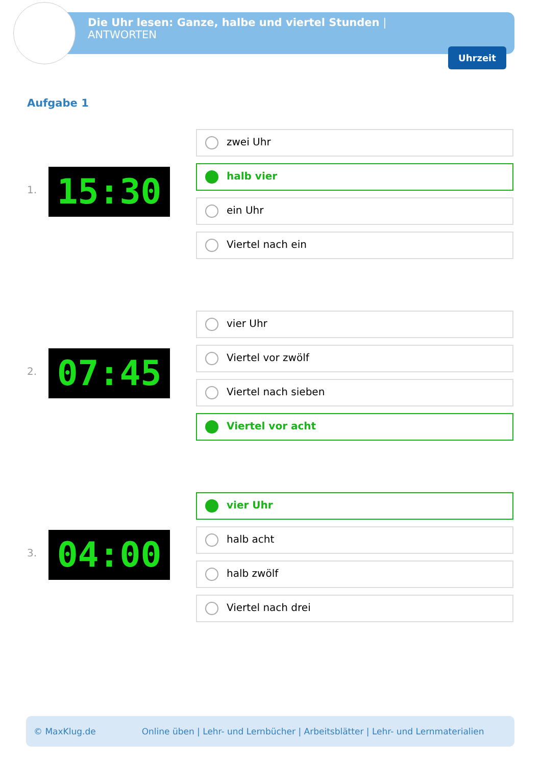Die Uhr lesen: Ganze, halbe und viertel Stunden |
ANTWORTEN
Uhrzeit
Aufgabe 1
1. 15:30
zwei Uhr
halb vier
ein Uhr
Viertel nach ein
2. 07:45
vier Uhr
Viertel vor zwölf
Viertel nach sieben
Viertel vor acht
3. 04:00
vier Uhr
halb acht
halb zwölf
Viertel nach drei
© MaxKlug.de Online üben | Lehr- und Lernbücher | Arbeitsblätter | Lehr- und Lernmaterialien